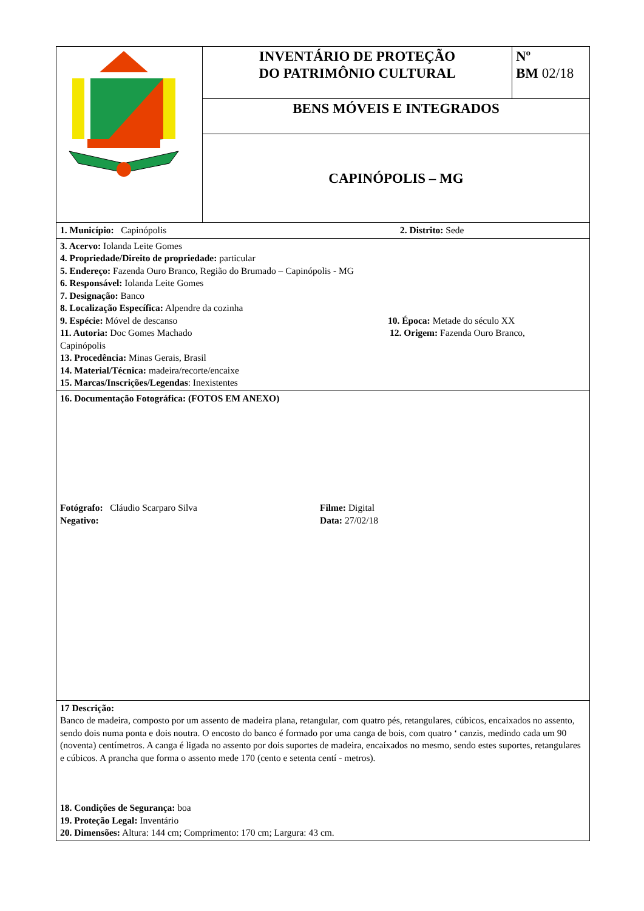| | INVENTÁRIO DE PROTEÇÃO DO PATRIMÔNIO CULTURAL | Nº BM 02/18 |
| | BENS MÓVEIS E INTEGRADOS | |
| | CAPINÓPOLIS – MG | |
| 1. Município: Capinópolis 2. Distrito: Sede | | |
| 3. Acervo: Iolanda Leite Gomes 4. Propriedade/Direito de propriedade: particular 5. Endereço: Fazenda Ouro Branco, Região do Brumado – Capinópolis - MG 6. Responsável: Iolanda Leite Gomes 7. Designação: Banco 8. Localização Específica: Alpendre da cozinha 9. Espécie: Móvel de descanso 10. Época: Metade do século XX 11. Autoria: Doc Gomes Machado 12. Origem: Fazenda Ouro Branco, Capinópolis 13. Procedência: Minas Gerais, Brasil 14. Material/Técnica: madeira/recorte/encaixe 15. Marcas/Inscrições/Legendas : Inexistentes | | |
| 16. Documentação Fotográfica: (FOTOS EM ANEXO) Fotógrafo: Cláudio Scarparo Silva Filme: Digital Negativo: Data: 27/02/18 | | |
| 17 Descrição: Banco de madeira, composto por um assento de madeira plana, retangular, com quatro pés, retangulares, cúbicos, encaixados no assento, sendo dois numa ponta e dois noutra. O encosto do banco é formado por uma canga de bois, com quatro ‘ canzis, medindo cada um 90 (noventa) centímetros. A canga é ligada no assento por dois suportes de madeira, encaixados no mesmo, sendo estes suportes, retangulares e cúbicos. A prancha que forma o assento mede 170 (cento e setenta centí - metros). 18. Condições de Segurança: boa 19. Proteção Legal: Inventário 20. Dimensões: Altura: 144 cm; Comprimento: 170 cm; Largura: 43 cm. | | |